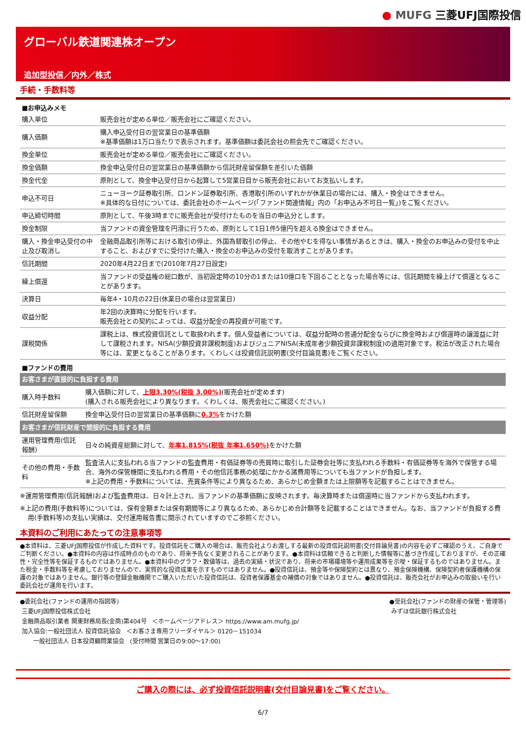● MUFG 三菱UFJ国際投信
グローバル鉄道関連株オープン
追加型投信／内外／株式
手続・手数料等
■お申込みメモ
| 購入単位 | 販売会社が定める単位／販売会社にご確認ください。 |
| 購入価額 | 購入申込受付日の翌営業日の基準価額 ※基準価額は1万口当たりで表示されます。基準価額は委託会社の照会先でご確認ください。 |
| 換金単位 | 販売会社が定める単位／販売会社にご確認ください。 |
| 換金価額 | 換金申込受付日の翌営業日の基準価額から信託財産留保額を差引いた価額 |
| 換金代金 | 原則として、換金申込受付日から起算して5営業日目から販売会社においてお支払いします。 |
| 申込不可日 | ニューヨーク証券取引所、ロンドン証券取引所、香港取引所のいずれかが休業日の場合には、購入・換金はできません。 ※具体的な日付については、委託会社のホームページ(「ファンド関連情報」内の「お申込み不可日一覧」)をご覧ください。 |
| 申込締切時間 | 原則として、午後3時までに販売会社が受付けたものを当日の申込分とします。 |
| 換金制限 | 当ファンドの資金管理を円滑に行うため、原則として1日1件5億円を超える換金はできません。 |
| 購入・換金申込受付の中止及び取消し | 金融商品取引所等における取引の停止、外国為替取引の停止、その他やむを得ない事情があるときは、購入・換金のお申込みの受付を中止すること、およびすでに受付けた購入・換金のお申込みの受付を取消すことがあります。 |
| 信託期間 | 2020年4月22日まで(2010年7月27日設定) |
| 繰上償還 | 当ファンドの受益権の総口数が、当初設定時の10分の1または10億口を下回ることとなった場合等には、信託期間を繰上げて償還となることがあります。 |
| 決算日 | 毎年4・10月の22日(休業日の場合は翌営業日) |
| 収益分配 | 年2回の決算時に分配を行います。 販売会社との契約によっては、収益分配金の再投資が可能です。 |
| 課税関係 | 課税上は、株式投資信託として取扱われます。個人受益者については、収益分配時の普通分配金ならびに換金時および償還時の譲渡益に対して課税されます。NISA(少額投資非課税制度)およびジュニアNISA(未成年者少額投資非課税制度)の適用対象です。税法が改正された場合等には、変更となることがあります。くわしくは投資信託説明書(交付目論見書)をご覧ください。 |
■ファンドの費用
| お客さまが直接的に負担する費用 | |
| 購入時手数料 | 購入価額に対して、 上限3.30%(税抜 3.00%) (販売会社が定めます) (購入される販売会社により異なります。くわしくは、販売会社にご確認ください。) |
| 信託財産留保額 | 換金申込受付日の翌営業日の基準価額に 0.3% をかけた額 |
| お客さまが信託財産で間接的に負担する費用 | |
| 運用管理費用(信託報酬) | 日々の純資産総額に対して、 年率1.815%(税抜 年率1.650%) をかけた額 |
| その他の費用・手数料 | 監査法人に支払われる当ファンドの監査費用・有価証券等の売買時に取引した証券会社等に支払われる手数料・有価証券等を海外で保管する場合、海外の保管機関に支払われる費用・その他信託事務の処理にかかる諸費用等についても当ファンドが負担します。 ※上記の費用・手数料については、売買条件等により異なるため、あらかじめ金額または上限額等を記載することはできません。 |
※運用管理費用(信託報酬)および監査費用は、日々計上され、当ファンドの基準価額に反映されます。毎決算時または償還時に当ファンドから支払われます。
※上記の費用(手数料等)については、保有金額または保有期間等により異なるため、あらかじめ合計額等を記載することはできません。なお、当ファンドが負担する費用(手数料等)の支払い実績は、交付運用報告書に開示されていますのでご参照ください。
本資料のご利用にあたっての注意事項等
●本資料は、三菱UFJ国際投信が作成した資料です。投資信託をご購入の場合は、販売会社よりお渡しする最新の投資信託説明書(交付目論見書)の内容を必ずご確認のうえ、ご自身でご判断ください。●本資料の内容は作成時点のものであり、将来予告なく変更されることがあります。●本資料は信頼できると判断した情報等に基づき作成しておりますが、その正確性・完全性等を保証するものではありません。●本資料中のグラフ・数値等は、過去の実績・状況であり、将来の市場環境等や運用成果等を示唆・保証するものではありません。また税金・手数料等を考慮しておりませんので、実質的な投資成果を示すものではありません。●投資信託は、預金等や保険契約とは異なり、預金保険機構、保険契約者保護機構の保護の対象ではありません。銀行等の登録金融機関でご購入いただいた投資信託は、投資者保護基金の補償の対象ではありません。●投資信託は、販売会社がお申込みの取扱いを行い委託会社が運用を行います。
●委託会社(ファンドの運用の指図等)
三菱UFJ国際投信株式会社
金融商品取引業者 関東財務局長(金商)第404号 ＜ホームページアドレス＞ https://www.am.mufg.jp/
加入協会:一般社団法人 投資信託協会 ＜お客さま専用フリーダイヤル＞ 0120－151034
一般社団法人 日本投資顧問業協会 (受付時間 営業日の9:00～17:00)
●受託会社(ファンドの財産の保管・管理等)
みずほ信託銀行株式会社
ご購入の際には、必ず投資信託説明書(交付目論見書)をご覧ください。
6/7